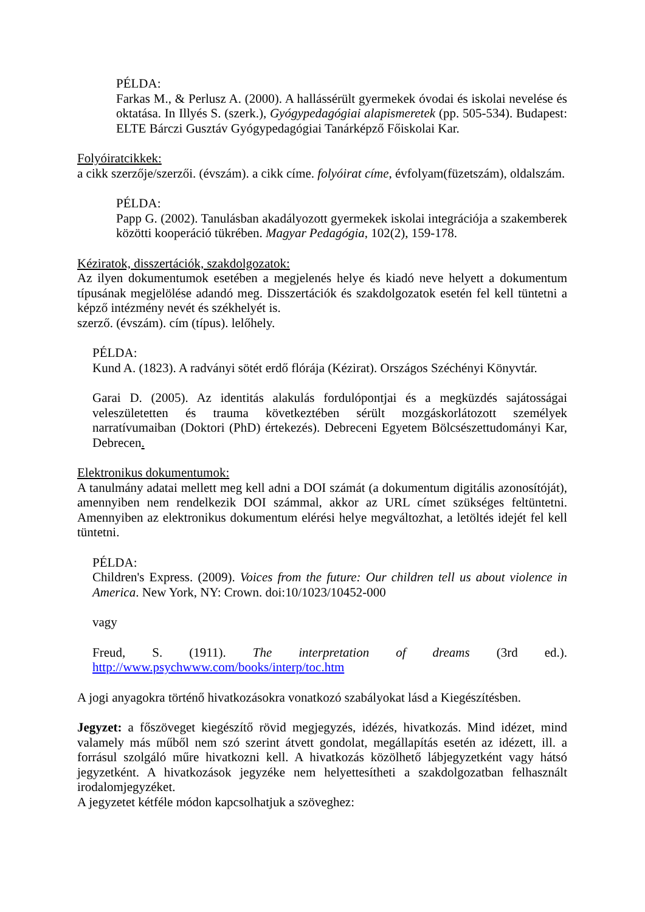PÉLDA:
Farkas M., & Perlusz A. (2000). A hallássérült gyermekek óvodai és iskolai nevelése és oktatása. In Illyés S. (szerk.), Gyógypedagógiai alapismeretek (pp. 505-534). Budapest: ELTE Bárczi Gusztáv Gyógypedagógiai Tanárképző Főiskolai Kar.
Folyóiratcikkek:
a cikk szerzője/szerzői. (évszám). a cikk címe. folyóirat címe, évfolyam(füzetszám), oldalszám.
PÉLDA:
Papp G. (2002). Tanulásban akadályozott gyermekek iskolai integrációja a szakemberek közötti kooperáció tükrében. Magyar Pedagógia, 102(2), 159-178.
Kéziratok, disszertációk, szakdolgozatok:
Az ilyen dokumentumok esetében a megjelenés helye és kiadó neve helyett a dokumentum típusának megjelölése adandó meg. Disszertációk és szakdolgozatok esetén fel kell tüntetni a képző intézmény nevét és székhelyét is.
szerző. (évszám). cím (típus). lelőhely.
PÉLDA:
Kund A. (1823). A radványi sötét erdő flórája (Kézirat). Országos Széchényi Könyvtár.
Garai D. (2005). Az identitás alakulás fordulópontjai és a megküzdés sajátosságai veleszületetten és trauma következtében sérült mozgáskorlátozott személyek narratívumaiban (Doktori (PhD) értekezés). Debreceni Egyetem Bölcsészettudományi Kar, Debrecen.
Elektronikus dokumentumok:
A tanulmány adatai mellett meg kell adni a DOI számát (a dokumentum digitális azonosítóját), amennyiben nem rendelkezik DOI számmal, akkor az URL címet szükséges feltüntetni. Amennyiben az elektronikus dokumentum elérési helye megváltozhat, a letöltés idejét fel kell tüntetni.
PÉLDA:
Children's Express. (2009). Voices from the future: Our children tell us about violence in America. New York, NY: Crown. doi:10/1023/10452-000
vagy
Freud, S. (1911). The interpretation of dreams (3rd ed.).
http://www.psychwww.com/books/interp/toc.htm
A jogi anyagokra történő hivatkozásokra vonatkozó szabályokat lásd a Kiegészítésben.
Jegyzet: a főszöveget kiegészítő rövid megjegyzés, idézés, hivatkozás. Mind idézet, mind valamely más műből nem szó szerint átvett gondolat, megállapítás esetén az idézett, ill. a forrásul szolgáló műre hivatkozni kell. A hivatkozás közölhető lábjegyzetként vagy hátsó jegyzetként. A hivatkozások jegyzéke nem helyettesítheti a szakdolgozatban felhasznált irodalomjegyzéket.
A jegyzetet kétféle módon kapcsolhatjuk a szöveghez: